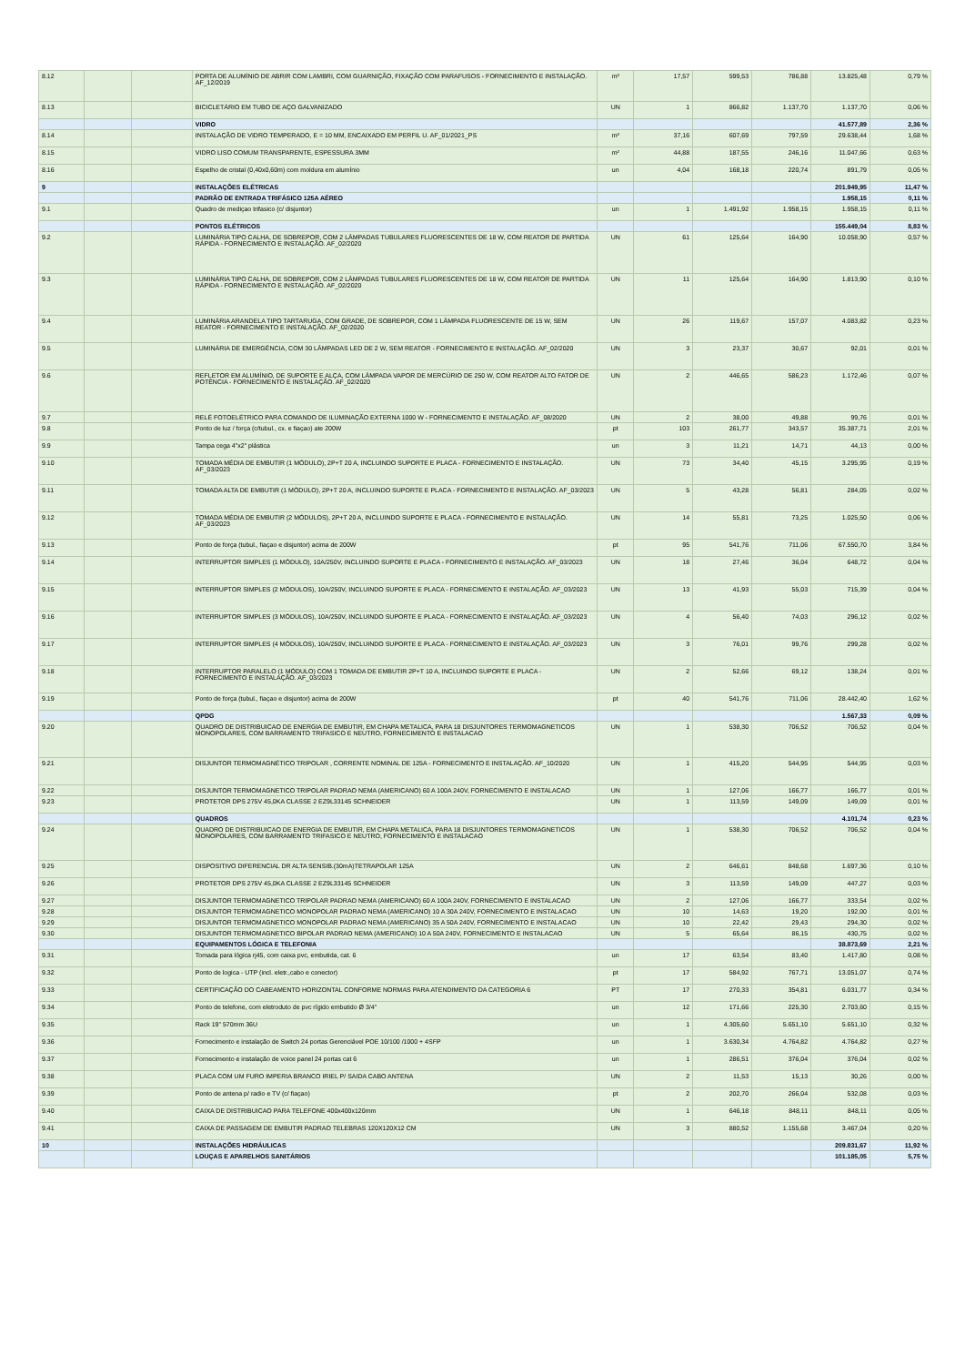| 8.12 | | | PORTA DE ALUMÍNIO DE ABRIR COM LAMBRI, COM GUARNIÇÃO, FIXAÇÃO COM PARAFUSOS - FORNECIMENTO E INSTALAÇÃO. AF_12/2019 | m² | 17,57 | 599,53 | 786,88 | 13.825,48 | 0,79 % |
| 8.13 | | | BICICLETÁRIO EM TUBO DE AÇO GALVANIZADO | UN | 1 | 866,82 | 1.137,70 | 1.137,70 | 0,06 % |
| | | | VIDRO | | | | | 41.577,89 | 2,36 % |
| 8.14 | | | INSTALAÇÃO DE VIDRO TEMPERADO, E = 10 MM, ENCAIXADO EM PERFIL U. AF_01/2021_PS | m² | 37,16 | 607,69 | 797,59 | 29.638,44 | 1,68 % |
| 8.15 | | | VIDRO LISO COMUM TRANSPARENTE, ESPESSURA 3MM | m² | 44,88 | 187,55 | 246,16 | 11.047,66 | 0,63 % |
| 8.16 | | | Espelho de cristal (0,40x0,60m) com moldura em alumínio | un | 4,04 | 168,18 | 220,74 | 891,79 | 0,05 % |
| 9 | | | INSTALAÇÕES ELÉTRICAS | | | | | 201.949,95 | 11,47 % |
| | | | PADRÃO DE ENTRADA TRIFÁSICO 125A AÉREO | | | | | 1.958,15 | 0,11 % |
| 9.1 | | | Quadro de mediçao trifasico (c/ disjuntor) | un | 1 | 1.491,92 | 1.958,15 | 1.958,15 | 0,11 % |
| | | | PONTOS ELÉTRICOS | | | | | 155.449,04 | 8,83 % |
| 9.2 | | | LUMINÁRIA TIPO CALHA, DE SOBREPOR, COM 2 LÂMPADAS TUBULARES FLUORESCENTES DE 18 W, COM REATOR DE PARTIDA RÁPIDA - FORNECIMENTO E INSTALAÇÃO. AF_02/2020 | UN | 61 | 125,64 | 164,90 | 10.058,90 | 0,57 % |
| 9.3 | | | LUMINÁRIA TIPO CALHA, DE SOBREPOR, COM 2 LÂMPADAS TUBULARES FLUORESCENTES DE 18 W, COM REATOR DE PARTIDA RÁPIDA - FORNECIMENTO E INSTALAÇÃO. AF_02/2020 | UN | 11 | 125,64 | 164,90 | 1.813,90 | 0,10 % |
| 9.4 | | | LUMINÁRIA ARANDELA TIPO TARTARUGA, COM GRADE, DE SOBREPOR, COM 1 LÂMPADA FLUORESCENTE DE 15 W, SEM REATOR - FORNECIMENTO E INSTALAÇÃO. AF_02/2020 | UN | 26 | 119,67 | 157,07 | 4.083,82 | 0,23 % |
| 9.5 | | | LUMINÁRIA DE EMERGÊNCIA, COM 30 LÂMPADAS LED DE 2 W, SEM REATOR - FORNECIMENTO E INSTALAÇÃO. AF_02/2020 | UN | 3 | 23,37 | 30,67 | 92,01 | 0,01 % |
| 9.6 | | | REFLETOR EM ALUMÍNIO, DE SUPORTE E ALÇA, COM LÂMPADA VAPOR DE MERCÚRIO DE 250 W, COM REATOR ALTO FATOR DE POTÊNCIA - FORNECIMENTO E INSTALAÇÃO. AF_02/2020 | UN | 2 | 446,65 | 586,23 | 1.172,46 | 0,07 % |
| 9.7 | | | RELÉ FOTOELÉTRICO PARA COMANDO DE ILUMINAÇÃO EXTERNA 1000 W - FORNECIMENTO E INSTALAÇÃO. AF_08/2020 | UN | 2 | 38,00 | 49,88 | 99,76 | 0,01 % |
| 9.8 | | | Ponto de luz / força (c/tubul., cx. e fiaçao) ate 200W | pt | 103 | 261,77 | 343,57 | 35.387,71 | 2,01 % |
| 9.9 | | | Tampa cega 4"x2" plástica | un | 3 | 11,21 | 14,71 | 44,13 | 0,00 % |
| 9.10 | | | TOMADA MÉDIA DE EMBUTIR (1 MÓDULO), 2P+T 20 A, INCLUINDO SUPORTE E PLACA - FORNECIMENTO E INSTALAÇÃO. AF_03/2023 | UN | 73 | 34,40 | 45,15 | 3.295,95 | 0,19 % |
| 9.11 | | | TOMADA ALTA DE EMBUTIR (1 MÓDULO), 2P+T 20 A, INCLUINDO SUPORTE E PLACA - FORNECIMENTO E INSTALAÇÃO. AF_03/2023 | UN | 5 | 43,28 | 56,81 | 284,05 | 0,02 % |
| 9.12 | | | TOMADA MÉDIA DE EMBUTIR (2 MÓDULOS), 2P+T 20 A, INCLUINDO SUPORTE E PLACA - FORNECIMENTO E INSTALAÇÃO. AF_03/2023 | UN | 14 | 55,81 | 73,25 | 1.025,50 | 0,06 % |
| 9.13 | | | Ponto de força (tubul., fiaçao e disjuntor) acima de 200W | pt | 95 | 541,76 | 711,06 | 67.550,70 | 3,84 % |
| 9.14 | | | INTERRUPTOR SIMPLES (1 MÓDULO), 10A/250V, INCLUINDO SUPORTE E PLACA - FORNECIMENTO E INSTALAÇÃO. AF_03/2023 | UN | 18 | 27,46 | 36,04 | 648,72 | 0,04 % |
| 9.15 | | | INTERRUPTOR SIMPLES (2 MÓDULOS), 10A/250V, INCLUINDO SUPORTE E PLACA - FORNECIMENTO E INSTALAÇÃO. AF_03/2023 | UN | 13 | 41,93 | 55,03 | 715,39 | 0,04 % |
| 9.16 | | | INTERRUPTOR SIMPLES (3 MÓDULOS), 10A/250V, INCLUINDO SUPORTE E PLACA - FORNECIMENTO E INSTALAÇÃO. AF_03/2023 | UN | 4 | 56,40 | 74,03 | 296,12 | 0,02 % |
| 9.17 | | | INTERRUPTOR SIMPLES (4 MÓDULOS), 10A/250V, INCLUINDO SUPORTE E PLACA - FORNECIMENTO E INSTALAÇÃO. AF_03/2023 | UN | 3 | 76,01 | 99,76 | 299,28 | 0,02 % |
| 9.18 | | | INTERRUPTOR PARALELO (1 MÓDULO) COM 1 TOMADA DE EMBUTIR 2P+T 10 A, INCLUINDO SUPORTE E PLACA - FORNECIMENTO E INSTALAÇÃO. AF_03/2023 | UN | 2 | 52,66 | 69,12 | 138,24 | 0,01 % |
| 9.19 | | | Ponto de força (tubul., fiaçao e disjuntor) acima de 200W | pt | 40 | 541,76 | 711,06 | 28.442,40 | 1,62 % |
| | | | QPDG | | | | | 1.567,33 | 0,09 % |
| 9.20 | | | QUADRO DE DISTRIBUICAO DE ENERGIA DE EMBUTIR, EM CHAPA METALICA, PARA 18 DISJUNTORES TERMOMAGNETICOS MONOPOLARES, COM BARRAMENTO TRIFASICO E NEUTRO, FORNECIMENTO E INSTALACAO | UN | 1 | 538,30 | 706,52 | 706,52 | 0,04 % |
| 9.21 | | | DISJUNTOR TERMOMAGNÉTICO TRIPOLAR , CORRENTE NOMINAL DE 125A - FORNECIMENTO E INSTALAÇÃO. AF_10/2020 | UN | 1 | 415,20 | 544,95 | 544,95 | 0,03 % |
| 9.22 | | | DISJUNTOR TERMOMAGNETICO TRIPOLAR PADRAO NEMA (AMERICANO) 60 A 100A 240V, FORNECIMENTO E INSTALACAO | UN | 1 | 127,06 | 166,77 | 166,77 | 0,01 % |
| 9.23 | | | PROTETOR DPS 275V 45,0KA CLASSE 2 EZ9L33145 SCHNEIDER | UN | 1 | 113,59 | 149,09 | 149,09 | 0,01 % |
| | | | QUADROS | | | | | 4.101,74 | 0,23 % |
| 9.24 | | | QUADRO DE DISTRIBUICAO DE ENERGIA DE EMBUTIR, EM CHAPA METALICA, PARA 18 DISJUNTORES TERMOMAGNETICOS MONOPOLARES, COM BARRAMENTO TRIFASICO E NEUTRO, FORNECIMENTO E INSTALACAO | UN | 1 | 538,30 | 706,52 | 706,52 | 0,04 % |
| 9.25 | | | DISPOSITIVO DIFERENCIAL DR ALTA SENSIB.(30mA)TETRAPOLAR 125A | UN | 2 | 646,61 | 848,68 | 1.697,36 | 0,10 % |
| 9.26 | | | PROTETOR DPS 275V 45,0KA CLASSE 2 EZ9L33145 SCHNEIDER | UN | 3 | 113,59 | 149,09 | 447,27 | 0,03 % |
| 9.27 | | | DISJUNTOR TERMOMAGNETICO TRIPOLAR PADRAO NEMA (AMERICANO) 60 A 100A 240V, FORNECIMENTO E INSTALACAO | UN | 2 | 127,06 | 166,77 | 333,54 | 0,02 % |
| 9.28 | | | DISJUNTOR TERMOMAGNETICO MONOPOLAR PADRAO NEMA (AMERICANO) 10 A 30A 240V, FORNECIMENTO E INSTALACAO | UN | 10 | 14,63 | 19,20 | 192,00 | 0,01 % |
| 9.29 | | | DISJUNTOR TERMOMAGNETICO MONOPOLAR PADRAO NEMA (AMERICANO) 35 A 50A 240V, FORNECIMENTO E INSTALACAO | UN | 10 | 22,42 | 29,43 | 294,30 | 0,02 % |
| 9.30 | | | DISJUNTOR TERMOMAGNETICO BIPOLAR PADRAO NEMA (AMERICANO) 10 A 50A 240V, FORNECIMENTO E INSTALACAO | UN | 5 | 65,64 | 86,15 | 430,75 | 0,02 % |
| | | | EQUIPAMENTOS LÓGICA E TELEFONIA | | | | | 38.873,69 | 2,21 % |
| 9.31 | | | Tomada para lógica rj45, com caixa pvc, embutida, cat. 6 | un | 17 | 63,54 | 83,40 | 1.417,80 | 0,08 % |
| 9.32 | | | Ponto de logica - UTP (incl. eletr.,cabo e conector) | pt | 17 | 584,92 | 767,71 | 13.051,07 | 0,74 % |
| 9.33 | | | CERTIFICAÇÃO DO CABEAMENTO HORIZONTAL CONFORME NORMAS PARA ATENDIMENTO DA CATEGORIA 6 | PT | 17 | 270,33 | 354,81 | 6.031,77 | 0,34 % |
| 9.34 | | | Ponto de telefone, com eletroduto de pvc rígido embutido Ø 3/4" | un | 12 | 171,66 | 225,30 | 2.703,60 | 0,15 % |
| 9.35 | | | Rack 19" 570mm 36U | un | 1 | 4.305,60 | 5.651,10 | 5.651,10 | 0,32 % |
| 9.36 | | | Fornecimento e instalação de Switch 24 portas Gerenciável POE 10/100 /1000 + 4SFP | un | 1 | 3.630,34 | 4.764,82 | 4.764,82 | 0,27 % |
| 9.37 | | | Fornecimento e instalação de voice panel 24 portas cat 6 | un | 1 | 286,51 | 376,04 | 376,04 | 0,02 % |
| 9.38 | | | PLACA COM UM FURO IMPERIA BRANCO IRIEL P/ SAIDA CABO ANTENA | UN | 2 | 11,53 | 15,13 | 30,26 | 0,00 % |
| 9.39 | | | Ponto de antena p/ radio e TV (c/ fiaçao) | pt | 2 | 202,70 | 266,04 | 532,08 | 0,03 % |
| 9.40 | | | CAIXA DE DISTRIBUICAO PARA TELEFONE 400x400x120mm | UN | 1 | 646,18 | 848,11 | 848,11 | 0,05 % |
| 9.41 | | | CAIXA DE PASSAGEM DE EMBUTIR PADRAO TELEBRAS 120X120X12 CM | UN | 3 | 880,52 | 1.155,68 | 3.467,04 | 0,20 % |
| 10 | | | INSTALAÇÕES HIDRÁULICAS | | | | | 209.831,67 | 11,92 % |
| | | | LOUÇAS E APARELHOS SANITÁRIOS | | | | | 101.185,05 | 5,75 % |